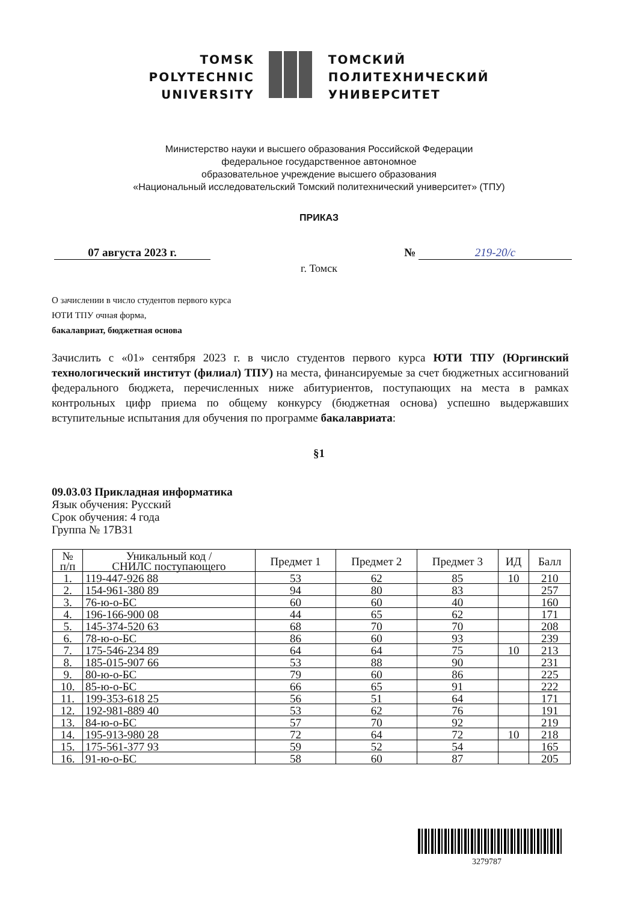TOMSK
POLYTECHNIC
UNIVERSITY
ТОМСКИЙ
ПОЛИТЕХНИЧЕСКИЙ
УНИВЕРСИТЕТ
Министерство науки и высшего образования Российской Федерации
федеральное государственное автономное
образовательное учреждение высшего образования
«Национальный исследовательский Томский политехнический университет» (ТПУ)
ПРИКАЗ
07 августа 2023 г. № 219-20/с
г. Томск
О зачислении в число студентов первого курса
ЮТИ ТПУ очная форма,
бакалавриат, бюджетная основа
Зачислить с «01» сентября 2023 г. в число студентов первого курса ЮТИ ТПУ (Юргинский технологический институт (филиал) ТПУ) на места, финансируемые за счет бюджетных ассигнований федерального бюджета, перечисленных ниже абитуриентов, поступающих на места в рамках контрольных цифр приема по общему конкурсу (бюджетная основа) успешно выдержавших вступительные испытания для обучения по программе бакалавриата:
§1
09.03.03 Прикладная информатика
Язык обучения: Русский
Срок обучения: 4 года
Группа № 17В31
| № п/п | Уникальный код / СНИЛС поступающего | Предмет 1 | Предмет 2 | Предмет 3 | ИД | Балл |
| --- | --- | --- | --- | --- | --- | --- |
| 1. | 119-447-926 88 | 53 | 62 | 85 | 10 | 210 |
| 2. | 154-961-380 89 | 94 | 80 | 83 | | 257 |
| 3. | 76-ю-о-БС | 60 | 60 | 40 | | 160 |
| 4. | 196-166-900 08 | 44 | 65 | 62 | | 171 |
| 5. | 145-374-520 63 | 68 | 70 | 70 | | 208 |
| 6. | 78-ю-о-БС | 86 | 60 | 93 | | 239 |
| 7. | 175-546-234 89 | 64 | 64 | 75 | 10 | 213 |
| 8. | 185-015-907 66 | 53 | 88 | 90 | | 231 |
| 9. | 80-ю-о-БС | 79 | 60 | 86 | | 225 |
| 10. | 85-ю-о-БС | 66 | 65 | 91 | | 222 |
| 11. | 199-353-618 25 | 56 | 51 | 64 | | 171 |
| 12. | 192-981-889 40 | 53 | 62 | 76 | | 191 |
| 13. | 84-ю-о-БС | 57 | 70 | 92 | | 219 |
| 14. | 195-913-980 28 | 72 | 64 | 72 | 10 | 218 |
| 15. | 175-561-377 93 | 59 | 52 | 54 | | 165 |
| 16. | 91-ю-о-БС | 58 | 60 | 87 | | 205 |
3279787